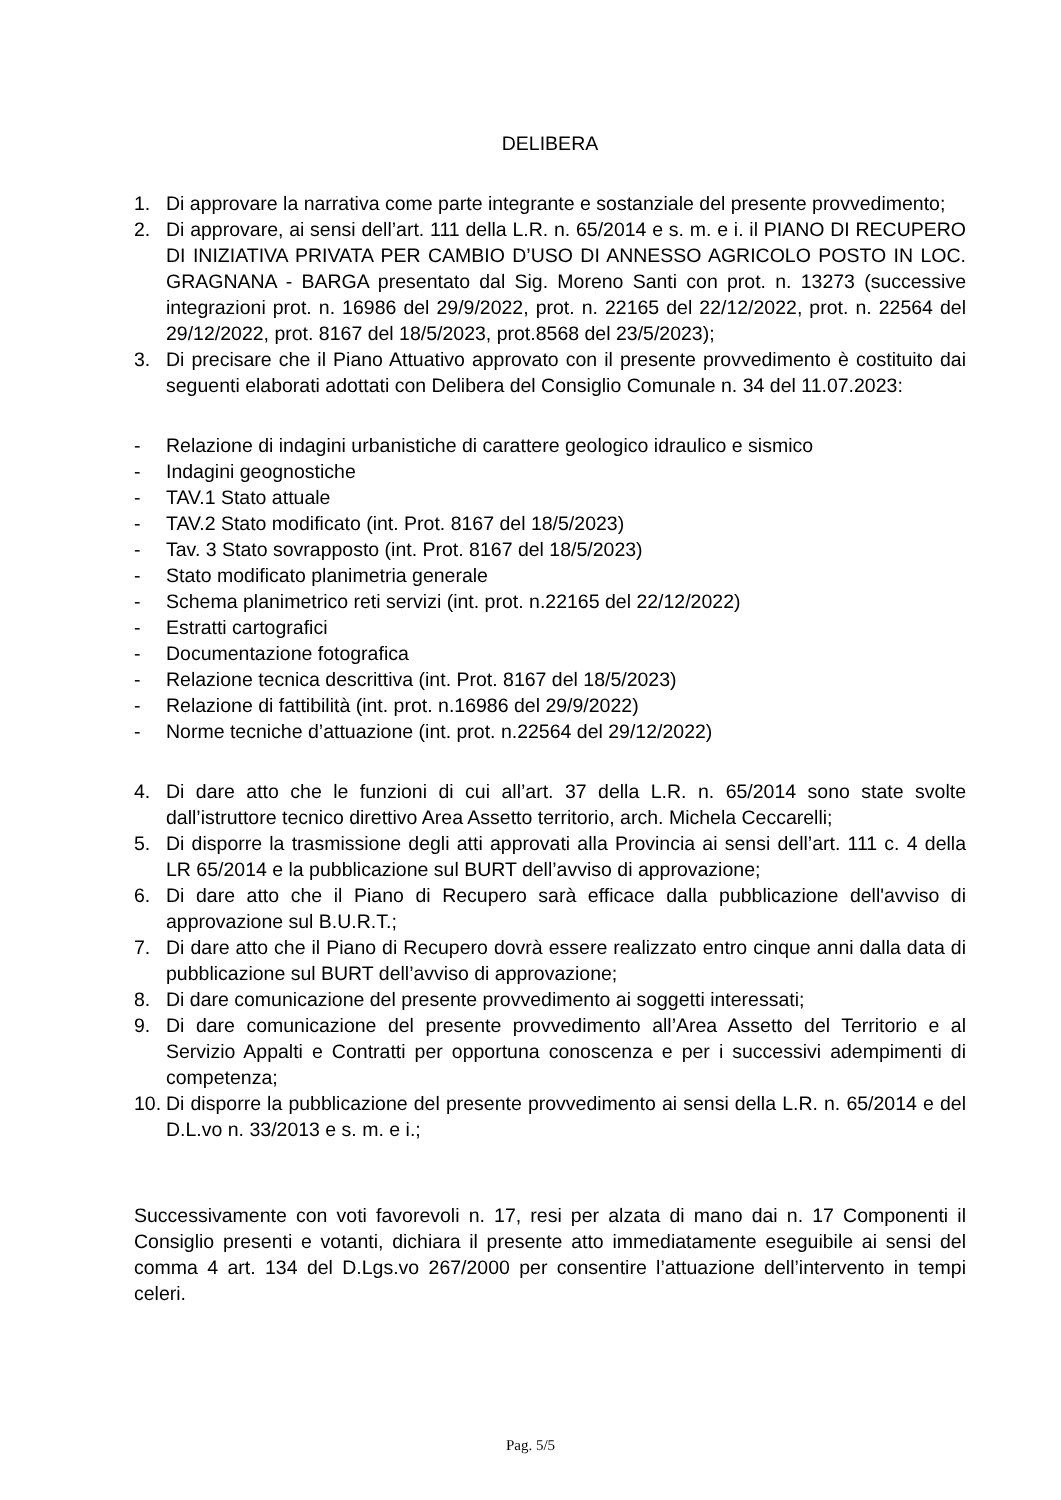DELIBERA
1. Di approvare la narrativa come parte integrante e sostanziale del presente provvedimento;
2. Di approvare, ai sensi dell’art. 111 della L.R. n. 65/2014 e s. m. e i. il PIANO DI RECUPERO DI INIZIATIVA PRIVATA PER CAMBIO D’USO DI ANNESSO AGRICOLO POSTO IN LOC. GRAGNANA - BARGA presentato dal Sig. Moreno Santi con prot. n. 13273 (successive integrazioni prot. n. 16986 del 29/9/2022, prot. n. 22165 del 22/12/2022, prot. n. 22564 del 29/12/2022, prot. 8167 del 18/5/2023, prot.8568 del 23/5/2023);
3. Di precisare che il Piano Attuativo approvato con il presente provvedimento è costituito dai seguenti elaborati adottati con Delibera del Consiglio Comunale n. 34 del 11.07.2023:
- Relazione di indagini urbanistiche di carattere geologico idraulico e sismico
- Indagini geognostiche
- TAV.1 Stato attuale
- TAV.2 Stato modificato (int. Prot. 8167 del 18/5/2023)
- Tav. 3 Stato sovrapposto (int. Prot. 8167 del 18/5/2023)
- Stato modificato planimetria generale
- Schema planimetrico reti servizi (int. prot. n.22165 del 22/12/2022)
- Estratti cartografici
- Documentazione fotografica
- Relazione tecnica descrittiva (int. Prot. 8167 del 18/5/2023)
- Relazione di fattibilità (int. prot. n.16986 del 29/9/2022)
- Norme tecniche d’attuazione (int. prot. n.22564 del 29/12/2022)
4. Di dare atto che le funzioni di cui all’art. 37 della L.R. n. 65/2014 sono state svolte dall’istruttore tecnico direttivo Area Assetto territorio, arch. Michela Ceccarelli;
5. Di disporre la trasmissione degli atti approvati alla Provincia ai sensi dell’art. 111 c. 4 della LR 65/2014 e la pubblicazione sul BURT dell’avviso di approvazione;
6. Di dare atto che il Piano di Recupero sarà efficace dalla pubblicazione dell'avviso di approvazione sul B.U.R.T.;
7. Di dare atto che il Piano di Recupero dovrà essere realizzato entro cinque anni dalla data di pubblicazione sul BURT dell’avviso di approvazione;
8. Di dare comunicazione del presente provvedimento ai soggetti interessati;
9. Di dare comunicazione del presente provvedimento all’Area Assetto del Territorio e al Servizio Appalti e Contratti per opportuna conoscenza e per i successivi adempimenti di competenza;
10. Di disporre la pubblicazione del presente provvedimento ai sensi della L.R. n. 65/2014 e del D.L.vo n. 33/2013 e s. m. e i.;
Successivamente con voti favorevoli n. 17, resi per alzata di mano dai n. 17 Componenti il Consiglio presenti e votanti, dichiara il presente atto immediatamente eseguibile ai sensi del comma 4 art. 134 del D.Lgs.vo 267/2000 per consentire l’attuazione dell’intervento in tempi celeri.
Pag. 5/5